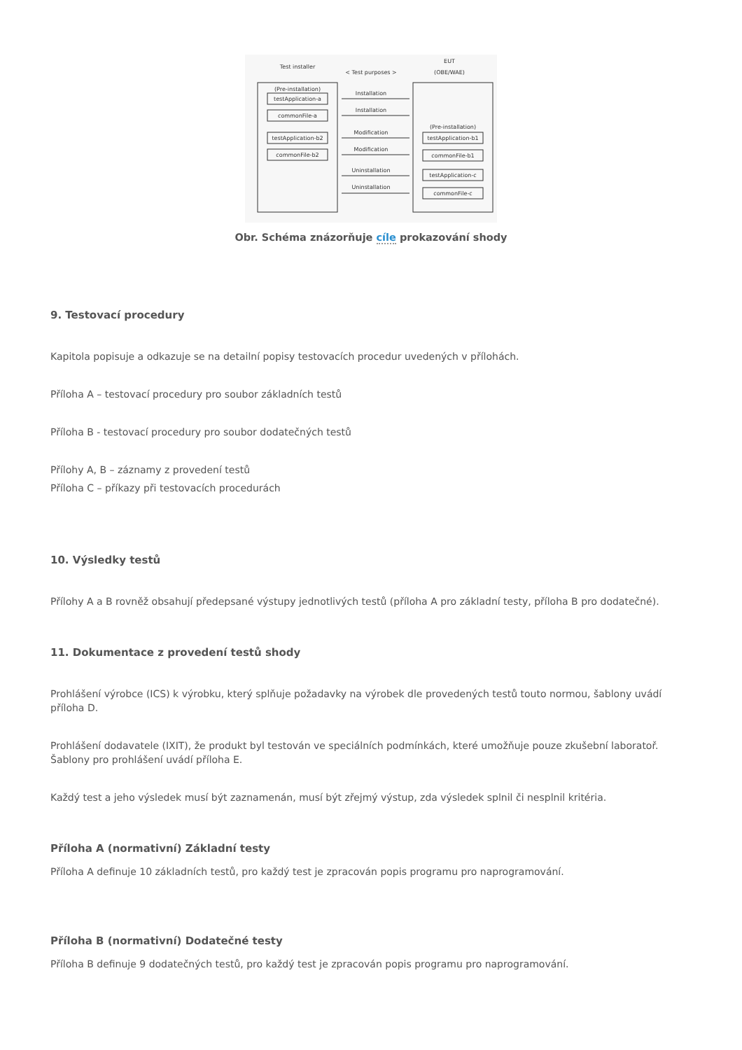Test installer
< Test purposes >
EUT
(OBE/WAE)
(Pre-installation)
testApplication-a
commonFile-a
testApplication-b2
commonFile-b2
(Pre-installation)
testApplication-b1
commonFile-b1
testApplication-c
commonFile-c
Installation
Installation
Modification
Modification
Uninstallation
Uninstallation
Obr. Schéma znázorňuje cíle prokazování shody
9. Testovací procedury
Kapitola popisuje a odkazuje se na detailní popisy testovacích procedur uvedených v přílohách.
Příloha A – testovací procedury pro soubor základních testů
Příloha B - testovací procedury pro soubor dodatečných testů
Přílohy A, B – záznamy z provedení testů
Příloha C – příkazy při testovacích procedurách
10. Výsledky testů
Přílohy A a B rovněž obsahují předepsané výstupy jednotlivých testů (příloha A pro základní testy, příloha B pro dodatečné).
11. Dokumentace z provedení testů shody
Prohlášení výrobce (ICS) k výrobku, který splňuje požadavky na výrobek dle provedených testů touto normou, šablony uvádí příloha D.
Prohlášení dodavatele (IXIT), že produkt byl testován ve speciálních podmínkách, které umožňuje pouze zkušební laboratoř. Šablony pro prohlášení uvádí příloha E.
Každý test a jeho výsledek musí být zaznamenán, musí být zřejmý výstup, zda výsledek splnil či nesplnil kritéria.
Příloha A (normativní) Základní testy
Příloha A definuje 10 základních testů, pro každý test je zpracován popis programu pro naprogramování.
Příloha B (normativní) Dodatečné testy
Příloha B definuje 9 dodatečných testů, pro každý test je zpracován popis programu pro naprogramování.